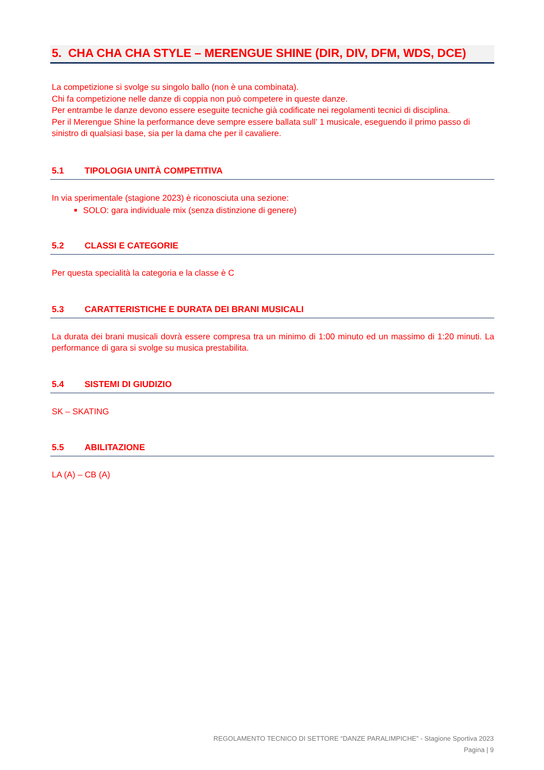5. CHA CHA CHA STYLE – MERENGUE SHINE (DIR, DIV, DFM, WDS, DCE)
La competizione si svolge su singolo ballo (non è una combinata).
Chi fa competizione nelle danze di coppia non può competere in queste danze.
Per entrambe le danze devono essere eseguite tecniche già codificate nei regolamenti tecnici di disciplina.
Per il Merengue Shine la performance deve sempre essere ballata sull’ 1 musicale, eseguendo il primo passo di sinistro di qualsiasi base, sia per la dama che per il cavaliere.
5.1 TIPOLOGIA UNITÀ COMPETITIVA
In via sperimentale (stagione 2023) è riconosciuta una sezione:
SOLO: gara individuale mix (senza distinzione di genere)
5.2 CLASSI E CATEGORIE
Per questa specialità la categoria e la classe è C
5.3 CARATTERISTICHE E DURATA DEI BRANI MUSICALI
La durata dei brani musicali dovrà essere compresa tra un minimo di 1:00 minuto ed un massimo di 1:20 minuti. La performance di gara si svolge su musica prestabilita.
5.4 SISTEMI DI GIUDIZIO
SK – SKATING
5.5 ABILITAZIONE
LA (A) – CB (A)
REGOLAMENTO TECNICO DI SETTORE “DANZE PARALIMPICHE” - Stagione Sportiva 2023
Pagina | 9